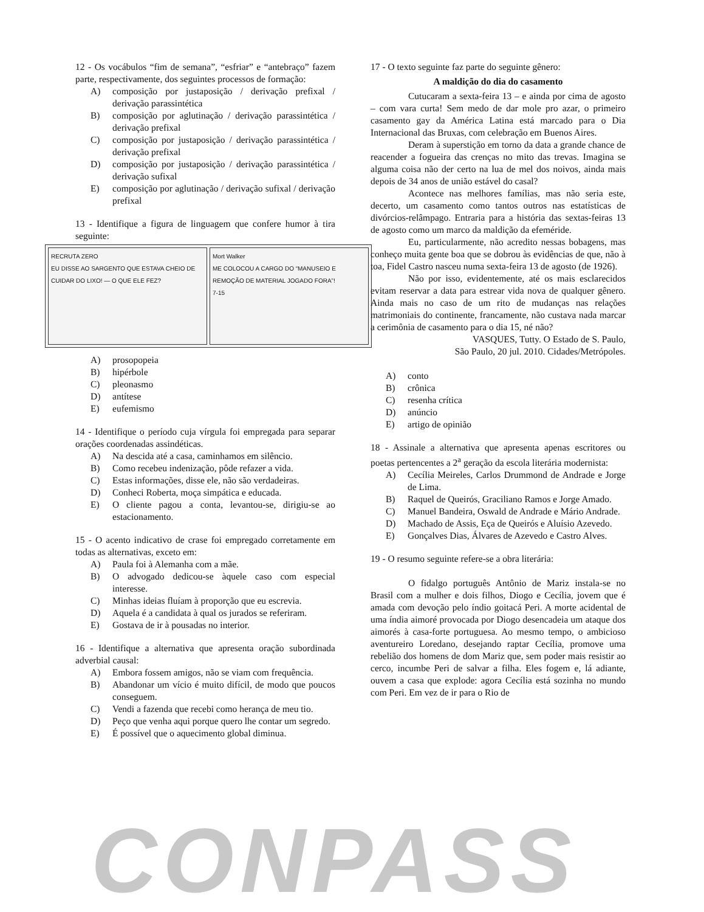12 - Os vocábulos “fim de semana”, “esfriar” e “antebraço” fazem parte, respectivamente, dos seguintes processos de formação:
A) composição por justaposição / derivação prefixal / derivação parassintética
B) composição por aglutinação / derivação parassintética / derivação prefixal
C) composição por justaposição / derivação parassintética / derivação prefixal
D) composição por justaposição / derivação parassintética / derivação sufixal
E) composição por aglutinação / derivação sufixal / derivação prefixal
13 - Identifique a figura de linguagem que confere humor à tira seguinte:
RECRUTA ZERO
EU DISSE AO SARGENTO QUE ESTAVA CHEIO DE CUIDAR DO LIXO! — O QUE ELE FEZ?
Mort Walker
ME COLOCOU A CARGO DO “MANUSEIO E REMOÇÃO DE MATERIAL JOGADO FORA”!
7-15
A) prosopopeia
B) hipérbole
C) pleonasmo
D) antítese
E) eufemismo
14 - Identifique o período cuja vírgula foi empregada para separar orações coordenadas assindéticas.
A) Na descida até a casa, caminhamos em silêncio.
B) Como recebeu indenização, pôde refazer a vida.
C) Estas informações, disse ele, não são verdadeiras.
D) Conheci Roberta, moça simpática e educada.
E) O cliente pagou a conta, levantou-se, dirigiu-se ao estacionamento.
15 - O acento indicativo de crase foi empregado corretamente em todas as alternativas, exceto em:
A) Paula foi à Alemanha com a mãe.
B) O advogado dedicou-se àquele caso com especial interesse.
C) Minhas ideias fluíam à proporção que eu escrevia.
D) Aquela é a candidata à qual os jurados se referiram.
E) Gostava de ir à pousadas no interior.
16 - Identifique a alternativa que apresenta oração subordinada adverbial causal:
A) Embora fossem amigos, não se viam com frequência.
B) Abandonar um vício é muito difícil, de modo que poucos conseguem.
C) Vendi a fazenda que recebi como herança de meu tio.
D) Peço que venha aqui porque quero lhe contar um segredo.
E) É possível que o aquecimento global diminua.
17 - O texto seguinte faz parte do seguinte gênero:
A maldição do dia do casamento
Cutucaram a sexta-feira 13 – e ainda por cima de agosto – com vara curta! Sem medo de dar mole pro azar, o primeiro casamento gay da América Latina está marcado para o Dia Internacional das Bruxas, com celebração em Buenos Aires.
Deram à superstição em torno da data a grande chance de reacender a fogueira das crenças no mito das trevas. Imagina se alguma coisa não der certo na lua de mel dos noivos, ainda mais depois de 34 anos de união estável do casal?
Acontece nas melhores famílias, mas não seria este, decerto, um casamento como tantos outros nas estatísticas de divórcios-relâmpago. Entraria para a história das sextas-feiras 13 de agosto como um marco da maldição da efeméride.
Eu, particularmente, não acredito nessas bobagens, mas conheço muita gente boa que se dobrou às evidências de que, não à toa, Fidel Castro nasceu numa sexta-feira 13 de agosto (de 1926).
Não por isso, evidentemente, até os mais esclarecidos evitam reservar a data para estrear vida nova de qualquer gênero. Ainda mais no caso de um rito de mudanças nas relações matrimoniais do continente, francamente, não custava nada marcar a cerimônia de casamento para o dia 15, né não?
VASQUES, Tutty. O Estado de S. Paulo,
São Paulo, 20 jul. 2010. Cidades/Metrópoles.
A) conto
B) crônica
C) resenha crítica
D) anúncio
E) artigo de opinião
18 - Assinale a alternativa que apresenta apenas escritores ou poetas pertencentes a 2<sup>a</sup> geração da escola literária modernista:
A) Cecília Meireles, Carlos Drummond de Andrade e Jorge de Lima.
B) Raquel de Queirós, Graciliano Ramos e Jorge Amado.
C) Manuel Bandeira, Oswald de Andrade e Mário Andrade.
D) Machado de Assis, Eça de Queirós e Aluísio Azevedo.
E) Gonçalves Dias, Álvares de Azevedo e Castro Alves.
19 - O resumo seguinte refere-se a obra literária:
O fidalgo português Antônio de Mariz instala-se no Brasil com a mulher e dois filhos, Diogo e Cecília, jovem que é amada com devoção pelo índio goitacá Peri. A morte acidental de uma índia aimoré provocada por Diogo desencadeia um ataque dos aimorés à casa-forte portuguesa. Ao mesmo tempo, o ambicioso aventureiro Loredano, desejando raptar Cecília, promove uma rebelião dos homens de dom Mariz que, sem poder mais resistir ao cerco, incumbe Peri de salvar a filha. Eles fogem e, lá adiante, ouvem a casa que explode: agora Cecília está sozinha no mundo com Peri. Em vez de ir para o Rio de
CONPASS